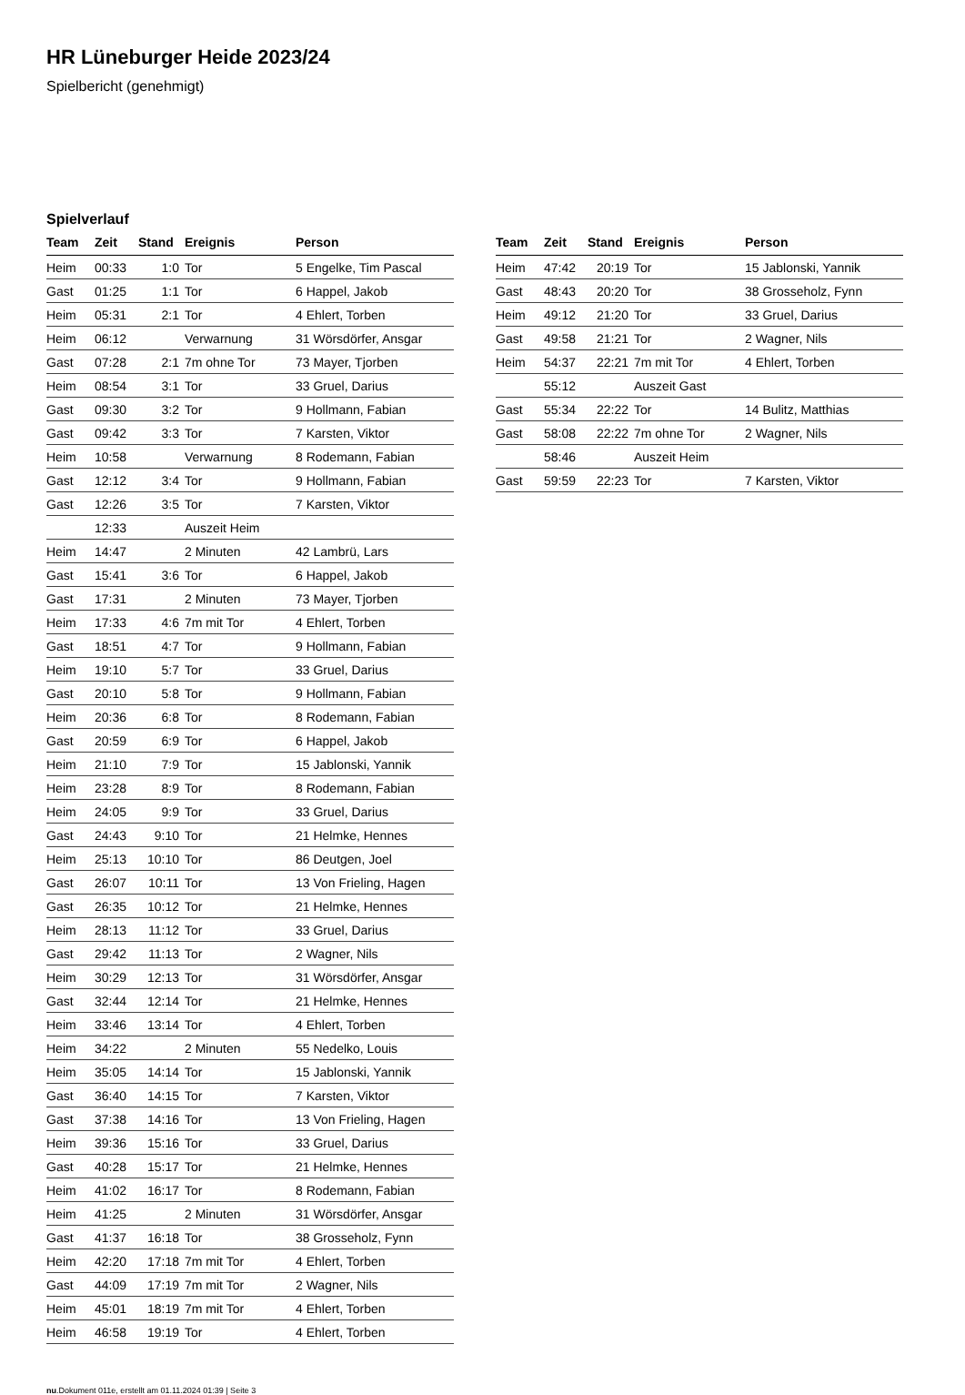HR Lüneburger Heide 2023/24
Spielbericht (genehmigt)
Spielverlauf
| Team | Zeit | Stand | Ereignis | Person |
| --- | --- | --- | --- | --- |
| Heim | 00:33 | 1:0 | Tor | 5 Engelke, Tim Pascal |
| Gast | 01:25 | 1:1 | Tor | 6 Happel, Jakob |
| Heim | 05:31 | 2:1 | Tor | 4 Ehlert, Torben |
| Heim | 06:12 | | Verwarnung | 31 Wörsdörfer, Ansgar |
| Gast | 07:28 | 2:1 | 7m ohne Tor | 73 Mayer, Tjorben |
| Heim | 08:54 | 3:1 | Tor | 33 Gruel, Darius |
| Gast | 09:30 | 3:2 | Tor | 9 Hollmann, Fabian |
| Gast | 09:42 | 3:3 | Tor | 7 Karsten, Viktor |
| Heim | 10:58 | | Verwarnung | 8 Rodemann, Fabian |
| Gast | 12:12 | 3:4 | Tor | 9 Hollmann, Fabian |
| Gast | 12:26 | 3:5 | Tor | 7 Karsten, Viktor |
| | 12:33 | | Auszeit Heim | |
| Heim | 14:47 | | 2 Minuten | 42 Lambrü, Lars |
| Gast | 15:41 | 3:6 | Tor | 6 Happel, Jakob |
| Gast | 17:31 | | 2 Minuten | 73 Mayer, Tjorben |
| Heim | 17:33 | 4:6 | 7m mit Tor | 4 Ehlert, Torben |
| Gast | 18:51 | 4:7 | Tor | 9 Hollmann, Fabian |
| Heim | 19:10 | 5:7 | Tor | 33 Gruel, Darius |
| Gast | 20:10 | 5:8 | Tor | 9 Hollmann, Fabian |
| Heim | 20:36 | 6:8 | Tor | 8 Rodemann, Fabian |
| Gast | 20:59 | 6:9 | Tor | 6 Happel, Jakob |
| Heim | 21:10 | 7:9 | Tor | 15 Jablonski, Yannik |
| Heim | 23:28 | 8:9 | Tor | 8 Rodemann, Fabian |
| Heim | 24:05 | 9:9 | Tor | 33 Gruel, Darius |
| Gast | 24:43 | 9:10 | Tor | 21 Helmke, Hennes |
| Heim | 25:13 | 10:10 | Tor | 86 Deutgen, Joel |
| Gast | 26:07 | 10:11 | Tor | 13 Von Frieling, Hagen |
| Gast | 26:35 | 10:12 | Tor | 21 Helmke, Hennes |
| Heim | 28:13 | 11:12 | Tor | 33 Gruel, Darius |
| Gast | 29:42 | 11:13 | Tor | 2 Wagner, Nils |
| Heim | 30:29 | 12:13 | Tor | 31 Wörsdörfer, Ansgar |
| Gast | 32:44 | 12:14 | Tor | 21 Helmke, Hennes |
| Heim | 33:46 | 13:14 | Tor | 4 Ehlert, Torben |
| Heim | 34:22 | | 2 Minuten | 55 Nedelko, Louis |
| Heim | 35:05 | 14:14 | Tor | 15 Jablonski, Yannik |
| Gast | 36:40 | 14:15 | Tor | 7 Karsten, Viktor |
| Gast | 37:38 | 14:16 | Tor | 13 Von Frieling, Hagen |
| Heim | 39:36 | 15:16 | Tor | 33 Gruel, Darius |
| Gast | 40:28 | 15:17 | Tor | 21 Helmke, Hennes |
| Heim | 41:02 | 16:17 | Tor | 8 Rodemann, Fabian |
| Heim | 41:25 | | 2 Minuten | 31 Wörsdörfer, Ansgar |
| Gast | 41:37 | 16:18 | Tor | 38 Grosseholz, Fynn |
| Heim | 42:20 | 17:18 | 7m mit Tor | 4 Ehlert, Torben |
| Gast | 44:09 | 17:19 | 7m mit Tor | 2 Wagner, Nils |
| Heim | 45:01 | 18:19 | 7m mit Tor | 4 Ehlert, Torben |
| Heim | 46:58 | 19:19 | Tor | 4 Ehlert, Torben |
| Team | Zeit | Stand | Ereignis | Person |
| --- | --- | --- | --- | --- |
| Heim | 47:42 | 20:19 | Tor | 15 Jablonski, Yannik |
| Gast | 48:43 | 20:20 | Tor | 38 Grosseholz, Fynn |
| Heim | 49:12 | 21:20 | Tor | 33 Gruel, Darius |
| Gast | 49:58 | 21:21 | Tor | 2 Wagner, Nils |
| Heim | 54:37 | 22:21 | 7m mit Tor | 4 Ehlert, Torben |
| | 55:12 | | Auszeit Gast | |
| Gast | 55:34 | 22:22 | Tor | 14 Bulitz, Matthias |
| Gast | 58:08 | 22:22 | 7m ohne Tor | 2 Wagner, Nils |
| | 58:46 | | Auszeit Heim | |
| Gast | 59:59 | 22:23 | Tor | 7 Karsten, Viktor |
nu.Dokument 011e, erstellt am 01.11.2024 01:39 | Seite 3